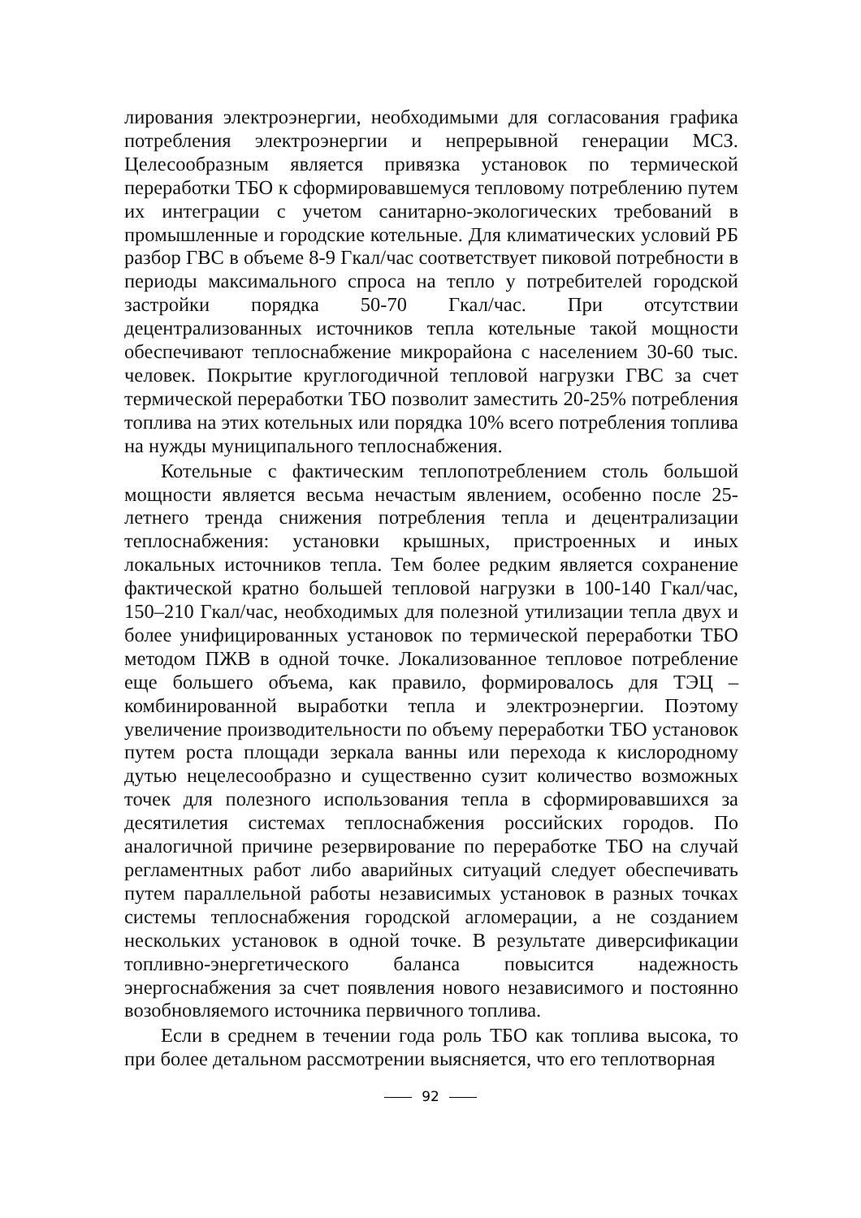лирования электроэнергии, необходимыми для согласования графика потребления электроэнергии и непрерывной генерации МСЗ. Целесообразным является привязка установок по термической переработки ТБО к сформировавшемуся тепловому потреблению путем их интеграции с учетом санитарно-экологических требований в промышленные и городские котельные. Для климатических условий РБ разбор ГВС в объеме 8-9 Гкал/час соответствует пиковой потребности в периоды максимального спроса на тепло у потребителей городской застройки порядка 50-70 Гкал/час. При отсутствии децентрализованных источников тепла котельные такой мощности обеспечивают теплоснабжение микрорайона с населением 30-60 тыс. человек. Покрытие круглогодичной тепловой нагрузки ГВС за счет термической переработки ТБО позволит заместить 20-25% потребления топлива на этих котельных или порядка 10% всего потребления топлива на нужды муниципального теплоснабжения.
Котельные с фактическим теплопотреблением столь большой мощности является весьма нечастым явлением, особенно после 25-летнего тренда снижения потребления тепла и децентрализации теплоснабжения: установки крышных, пристроенных и иных локальных источников тепла. Тем более редким является сохранение фактической кратно большей тепловой нагрузки в 100-140 Гкал/час, 150–210 Гкал/час, необходимых для полезной утилизации тепла двух и более унифицированных установок по термической переработки ТБО методом ПЖВ в одной точке. Локализованное тепловое потребление еще большего объема, как правило, формировалось для ТЭЦ – комбинированной выработки тепла и электроэнергии. Поэтому увеличение производительности по объему переработки ТБО установок путем роста площади зеркала ванны или перехода к кислородному дутью нецелесообразно и существенно сузит количество возможных точек для полезного использования тепла в сформировавшихся за десятилетия системах теплоснабжения российских городов. По аналогичной причине резервирование по переработке ТБО на случай регламентных работ либо аварийных ситуаций следует обеспечивать путем параллельной работы независимых установок в разных точках системы теплоснабжения городской агломерации, а не созданием нескольких установок в одной точке. В результате диверсификации топливно-энергетического баланса повысится надежность энергоснабжения за счет появления нового независимого и постоянно возобновляемого источника первичного топлива.
Если в среднем в течении года роль ТБО как топлива высока, то при более детальном рассмотрении выясняется, что его теплотворная
92